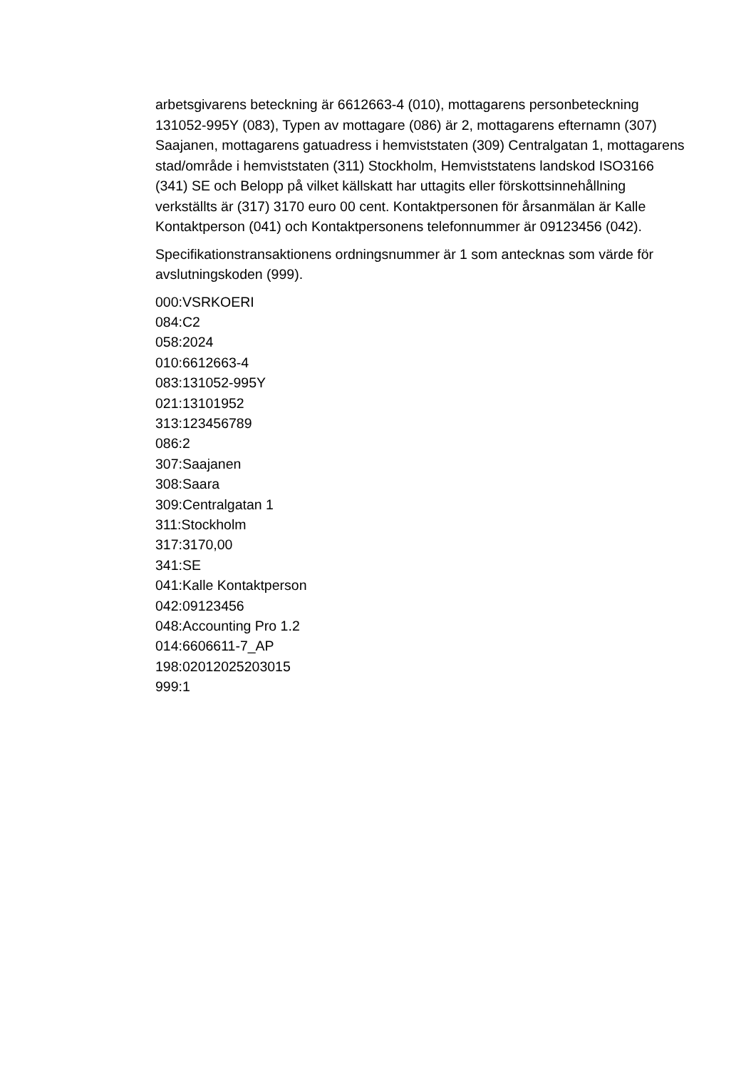arbetsgivarens beteckning är 6612663-4 (010), mottagarens personbeteckning 131052-995Y (083), Typen av mottagare (086) är 2, mottagarens efternamn (307) Saajanen, mottagarens gatuadress i hemviststaten (309) Centralgatan 1, mottagarens stad/område i hemviststaten (311) Stockholm, Hemviststatens landskod ISO3166 (341) SE och Belopp på vilket källskatt har uttagits eller förskottsinnehållning verkställts är (317) 3170 euro 00 cent. Kontaktpersonen för årsanmälan är Kalle Kontaktperson (041) och Kontaktpersonens telefonnummer är 09123456 (042).
Specifikationstransaktionens ordningsnummer är 1 som antecknas som värde för avslutningskoden (999).
000:VSRKOERI
084:C2
058:2024
010:6612663-4
083:131052-995Y
021:13101952
313:123456789
086:2
307:Saajanen
308:Saara
309:Centralgatan 1
311:Stockholm
317:3170,00
341:SE
041:Kalle Kontaktperson
042:09123456
048:Accounting Pro 1.2
014:6606611-7_AP
198:02012025203015
999:1